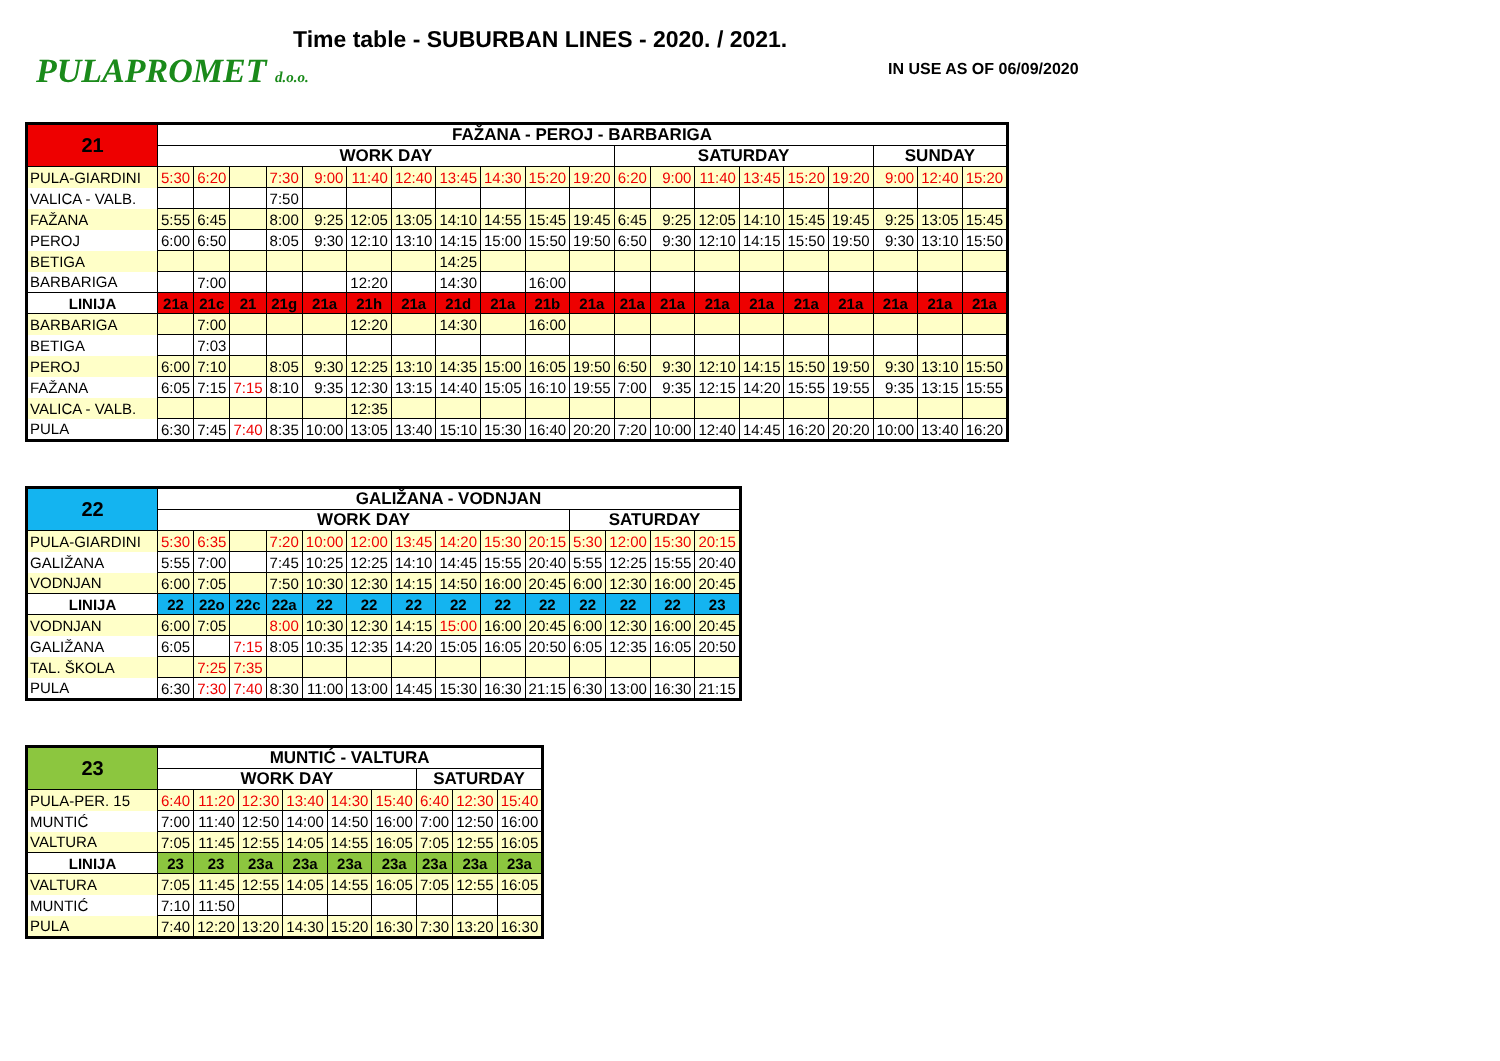Time table - SUBURBAN LINES - 2020. / 2021.
PULAPROMET d.o.o. IN USE AS OF 06/09/2020
| 21 | FAŽANA - PEROJ - BARBARIGA | | | | | | | | | | | | | | | | | | | |
| --- | --- | --- | --- | --- | --- | --- | --- | --- | --- | --- | --- | --- | --- | --- | --- | --- | --- | --- | --- | --- |
| | WORK DAY | | | | | | | | | | | SATURDAY | | | | | | SUNDAY | | |
| PULA-GIARDINI | 5:30 | 6:20 | | 7:30 | 9:00 | 11:40 | 12:40 | 13:45 | 14:30 | 15:20 | 19:20 | 6:20 | 9:00 | 11:40 | 13:45 | 15:20 | 19:20 | 9:00 | 12:40 | 15:20 |
| VALICA - VALB. | | | | 7:50 | | | | | | | | | | | | | | | | |
| FAŽANA | 5:55 | 6:45 | | 8:00 | 9:25 | 12:05 | 13:05 | 14:10 | 14:55 | 15:45 | 19:45 | 6:45 | 9:25 | 12:05 | 14:10 | 15:45 | 19:45 | 9:25 | 13:05 | 15:45 |
| PEROJ | 6:00 | 6:50 | | 8:05 | 9:30 | 12:10 | 13:10 | 14:15 | 15:00 | 15:50 | 19:50 | 6:50 | 9:30 | 12:10 | 14:15 | 15:50 | 19:50 | 9:30 | 13:10 | 15:50 |
| BETIGA | | | | | | | | 14:25 | | | | | | | | | | | | |
| BARBARIGA | | 7:00 | | | | 12:20 | | 14:30 | | 16:00 | | | | | | | | | | |
| LINIJA | 21a | 21c | 21 | 21g | 21a | 21h | 21a | 21d | 21a | 21b | 21a | 21a | 21a | 21a | 21a | 21a | 21a | 21a | 21a | 21a |
| BARBARIGA | | 7:00 | | | | 12:20 | | 14:30 | | 16:00 | | | | | | | | | | |
| BETIGA | | 7:03 | | | | | | | | | | | | | | | | | | |
| PEROJ | 6:00 | 7:10 | | 8:05 | 9:30 | 12:25 | 13:10 | 14:35 | 15:00 | 16:05 | 19:50 | 6:50 | 9:30 | 12:10 | 14:15 | 15:50 | 19:50 | 9:30 | 13:10 | 15:50 |
| FAŽANA | 6:05 | 7:15 | 7:15 | 8:10 | 9:35 | 12:30 | 13:15 | 14:40 | 15:05 | 16:10 | 19:55 | 7:00 | 9:35 | 12:15 | 14:20 | 15:55 | 19:55 | 9:35 | 13:15 | 15:55 |
| VALICA - VALB. | | | | | | 12:35 | | | | | | | | | | | | | | |
| PULA | 6:30 | 7:45 | 7:40 | 8:35 | 10:00 | 13:05 | 13:40 | 15:10 | 15:30 | 16:40 | 20:20 | 7:20 | 10:00 | 12:40 | 14:45 | 16:20 | 20:20 | 10:00 | 13:40 | 16:20 |
| 22 | GALIŽANA - VODNJAN | | | | | | | | | | | | | |
| --- | --- | --- | --- | --- | --- | --- | --- | --- | --- | --- | --- | --- | --- | --- |
| | WORK DAY | | | | | | | | | | SATURDAY | | | |
| PULA-GIARDINI | 5:30 | 6:35 | | 7:20 | 10:00 | 12:00 | 13:45 | 14:20 | 15:30 | 20:15 | 5:30 | 12:00 | 15:30 | 20:15 |
| GALIŽANA | 5:55 | 7:00 | | 7:45 | 10:25 | 12:25 | 14:10 | 14:45 | 15:55 | 20:40 | 5:55 | 12:25 | 15:55 | 20:40 |
| VODNJAN | 6:00 | 7:05 | | 7:50 | 10:30 | 12:30 | 14:15 | 14:50 | 16:00 | 20:45 | 6:00 | 12:30 | 16:00 | 20:45 |
| LINIJA | 22 | 22o | 22c | 22a | 22 | 22 | 22 | 22 | 22 | 22 | 22 | 22 | 22 | 23 |
| VODNJAN | 6:00 | 7:05 | | 8:00 | 10:30 | 12:30 | 14:15 | 15:00 | 16:00 | 20:45 | 6:00 | 12:30 | 16:00 | 20:45 |
| GALIŽANA | 6:05 | | 7:15 | 8:05 | 10:35 | 12:35 | 14:20 | 15:05 | 16:05 | 20:50 | 6:05 | 12:35 | 16:05 | 20:50 |
| TAL. ŠKOLA | | 7:25 | 7:35 | | | | | | | | | | | |
| PULA | 6:30 | 7:30 | 7:40 | 8:30 | 11:00 | 13:00 | 14:45 | 15:30 | 16:30 | 21:15 | 6:30 | 13:00 | 16:30 | 21:15 |
| 23 | MUNTIĆ - VALTURA | | | | | | | | |
| --- | --- | --- | --- | --- | --- | --- | --- | --- | --- |
| | WORK DAY | | | | | | SATURDAY | | |
| PULA-PER. 15 | 6:40 | 11:20 | 12:30 | 13:40 | 14:30 | 15:40 | 6:40 | 12:30 | 15:40 |
| MUNTIĆ | 7:00 | 11:40 | 12:50 | 14:00 | 14:50 | 16:00 | 7:00 | 12:50 | 16:00 |
| VALTURA | 7:05 | 11:45 | 12:55 | 14:05 | 14:55 | 16:05 | 7:05 | 12:55 | 16:05 |
| LINIJA | 23 | 23 | 23a | 23a | 23a | 23a | 23a | 23a | 23a |
| VALTURA | 7:05 | 11:45 | 12:55 | 14:05 | 14:55 | 16:05 | 7:05 | 12:55 | 16:05 |
| MUNTIĆ | 7:10 | 11:50 | | | | | | | |
| PULA | 7:40 | 12:20 | 13:20 | 14:30 | 15:20 | 16:30 | 7:30 | 13:20 | 16:30 |